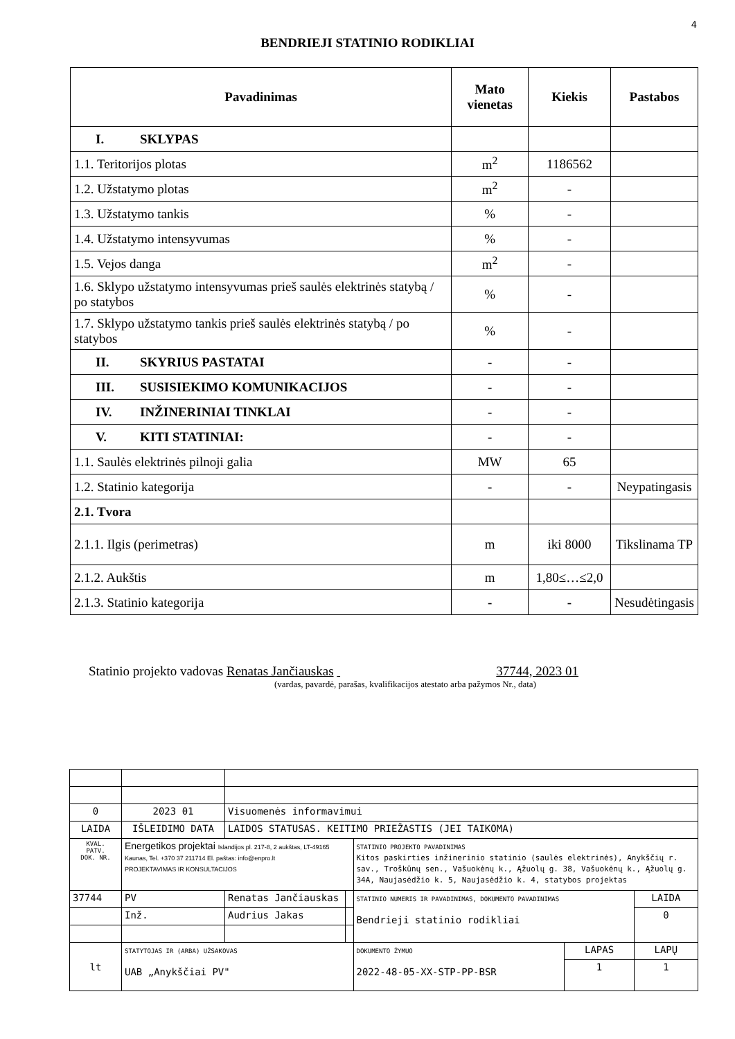4
BENDRIEJI STATINIO RODIKLIAI
| Pavadinimas | Mato vienetas | Kiekis | Pastabos |
| --- | --- | --- | --- |
| I. SKLYPAS | | | |
| 1.1. Teritorijos plotas | m<sup>2</sup> | 1186562 | |
| 1.2. Užstatymo plotas | m<sup>2</sup> | - | |
| 1.3. Užstatymo tankis | % | - | |
| 1.4. Užstatymo intensyvumas | % | - | |
| 1.5. Vejos danga | m<sup>2</sup> | - | |
| 1.6. Sklypo užstatymo intensyvumas prieš saulės elektrinės statybą / po statybos | % | - | |
| 1.7. Sklypo užstatymo tankis prieš saulės elektrinės statybą / po statybos | % | - | |
| II. SKYRIUS PASTATAI | - | - | |
| III. SUSISIEKIMO KOMUNIKACIJOS | - | - | |
| IV. INŽINERINIAI TINKLAI | - | - | |
| V. KITI STATINIAI: | - | - | |
| 1.1. Saulės elektrinės pilnoji galia | MW | 65 | |
| 1.2. Statinio kategorija | - | - | Neypatingasis |
| 2.1. Tvora | | | |
| 2.1.1. Ilgis (perimetras) | m | iki 8000 | Tikslinama TP |
| 2.1.2. Aukštis | m | 1,80≤…≤2,0 | |
| 2.1.3. Statinio kategorija | - | - | Nesudėtingasis |
Statinio projekto vadovas Renatas Jančiauskas 37744, 2023 01
(vardas, pavardė, parašas, kvalifikacijos atestato arba pažymos Nr., data)
| 0 | 2023 01 | Visuomenės informavimui | | | | |
| LAIDA | IŠLEIDIMO DATA | LAIDOS STATUSAS. KEITIMO PRIEŽASTIS (JEI TAIKOMA) | | | | |
| KVAL. PATV. DOK. NR. | Energetikos projektai Islandijos pl. 217-8, 2 aukštas, LT-49165 Kaunas, Tel. +370 37 211714 El. paštas: info@enpro.lt PROJEKTAVIMAS IR KONSULTACIJOS | | | STATINIO PROJEKTO PAVADINIMAS Kitos paskirties inžinerinio statinio (saulės elektrinės), Anykščių r. sav., Troškūnų sen., Vašuokėnų k., Ąžuolų g. 38, Vašuokėnų k., Ąžuolų g. 34A, Naujasėdžio k. 5, Naujasėdžio k. 4, statybos projektas | | |
| 37744 | PV | Renatas Jančiauskas | | STATINIO NUMERIS IR PAVADINIMAS, DOKUMENTO PAVADINIMAS Bendrieji statinio rodikliai | | LAIDA |
| | Inž. | Audrius Jakas | | | | 0 |
| lt | STATYTOJAS IR (ARBA) UŽSAKOVAS UAB „Anykščiai PV" | | | DOKUMENTO ŽYMUO 2022-48-05-XX-STP-PP-BSR | LAPAS | LAPŲ |
| | | | | | 1 | 1 |